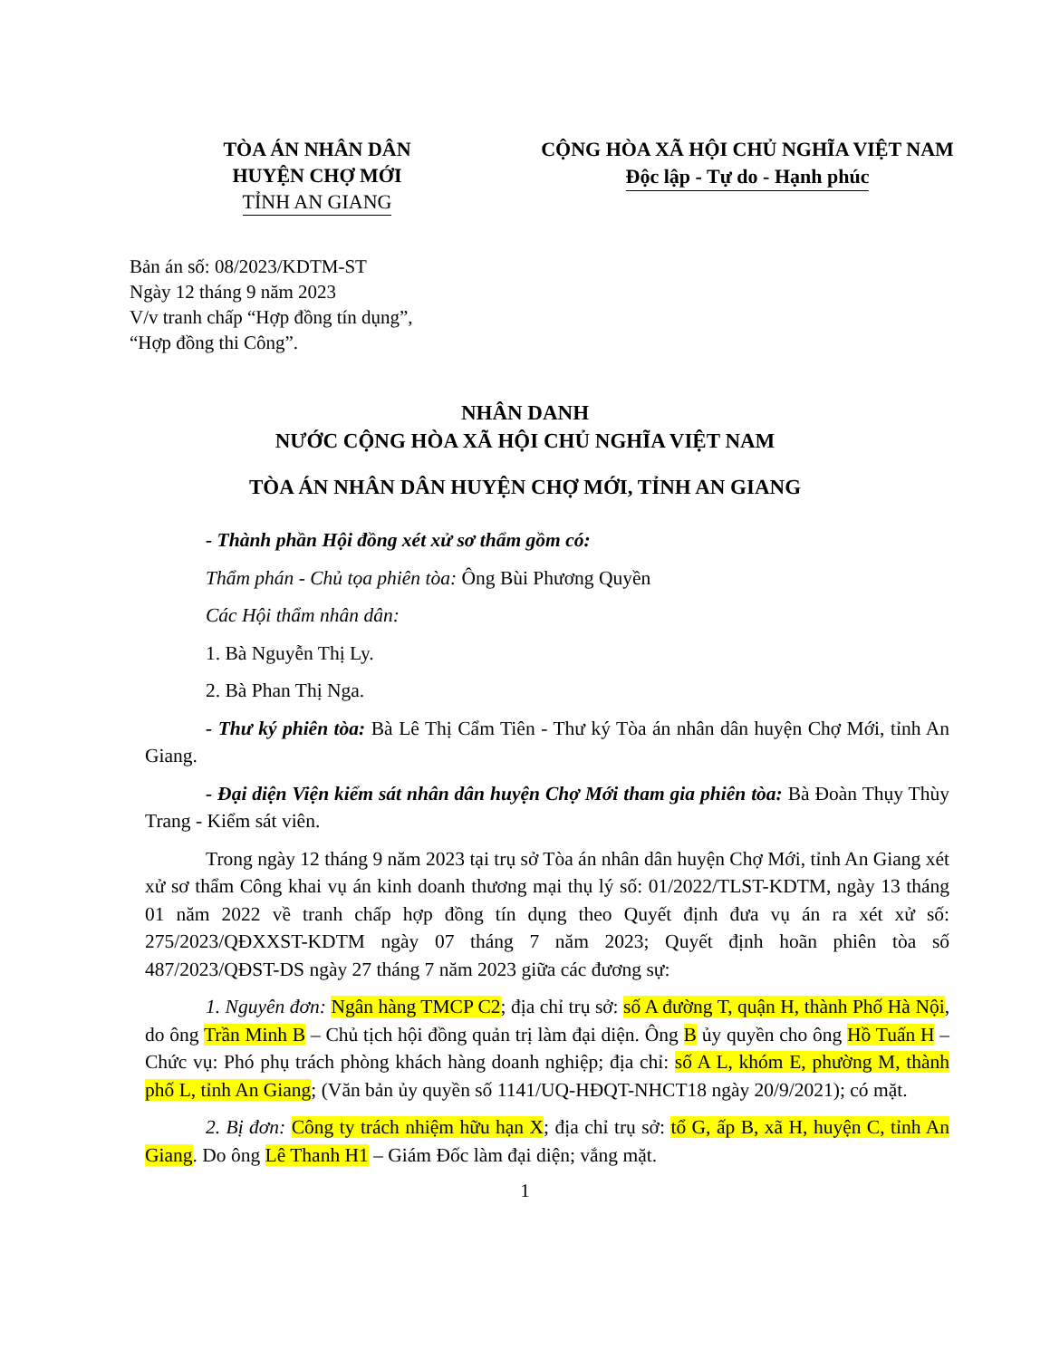TÒA ÁN NHÂN DÂN
HUYỆN CHỢ MỚI
TỈNH AN GIANG
CỘNG HÒA XÃ HỘI CHỦ NGHĨA VIỆT NAM
Độc lập - Tự do - Hạnh phúc
Bản án số: 08/2023/KDTM-ST
Ngày 12 tháng 9 năm 2023
V/v tranh chấp “Hợp đồng tín dụng”,
“Hợp đồng thi Công”.
NHÂN DANH
NƯỚC CỘNG HÒA XÃ HỘI CHỦ NGHĨA VIỆT NAM
TÒA ÁN NHÂN DÂN HUYỆN CHỢ MỚI, TỈNH AN GIANG
- Thành phần Hội đồng xét xử sơ thẩm gồm có:
Thẩm phán - Chủ tọa phiên tòa: Ông Bùi Phương Quyền
Các Hội thẩm nhân dân:
1. Bà Nguyễn Thị Ly.
2. Bà Phan Thị Nga.
- Thư ký phiên tòa: Bà Lê Thị Cẩm Tiên - Thư ký Tòa án nhân dân huyện Chợ Mới, tỉnh An Giang.
- Đại diện Viện kiểm sát nhân dân huyện Chợ Mới tham gia phiên tòa: Bà Đoàn Thụy Thùy Trang - Kiểm sát viên.
Trong ngày 12 tháng 9 năm 2023 tại trụ sở Tòa án nhân dân huyện Chợ Mới, tỉnh An Giang xét xử sơ thẩm Công khai vụ án kinh doanh thương mại thụ lý số: 01/2022/TLST-KDTM, ngày 13 tháng 01 năm 2022 về tranh chấp hợp đồng tín dụng theo Quyết định đưa vụ án ra xét xử số: 275/2023/QĐXXST-KDTM ngày 07 tháng 7 năm 2023; Quyết định hoãn phiên tòa số 487/2023/QĐST-DS ngày 27 tháng 7 năm 2023 giữa các đương sự:
1. Nguyên đơn: Ngân hàng TMCP C2; địa chỉ trụ sở: số A đường T, quận H, thành Phố Hà Nội, do ông Trần Minh B – Chủ tịch hội đồng quản trị làm đại diện. Ông B ủy quyền cho ông Hồ Tuấn H – Chức vụ: Phó phụ trách phòng khách hàng doanh nghiệp; địa chỉ: số A L, khóm E, phường M, thành phố L, tỉnh An Giang; (Văn bản ủy quyền số 1141/UQ-HĐQT-NHCT18 ngày 20/9/2021); có mặt.
2. Bị đơn: Công ty trách nhiệm hữu hạn X; địa chỉ trụ sở: tổ G, ấp B, xã H, huyện C, tỉnh An Giang. Do ông Lê Thanh H1 – Giám Đốc làm đại diện; vắng mặt.
1